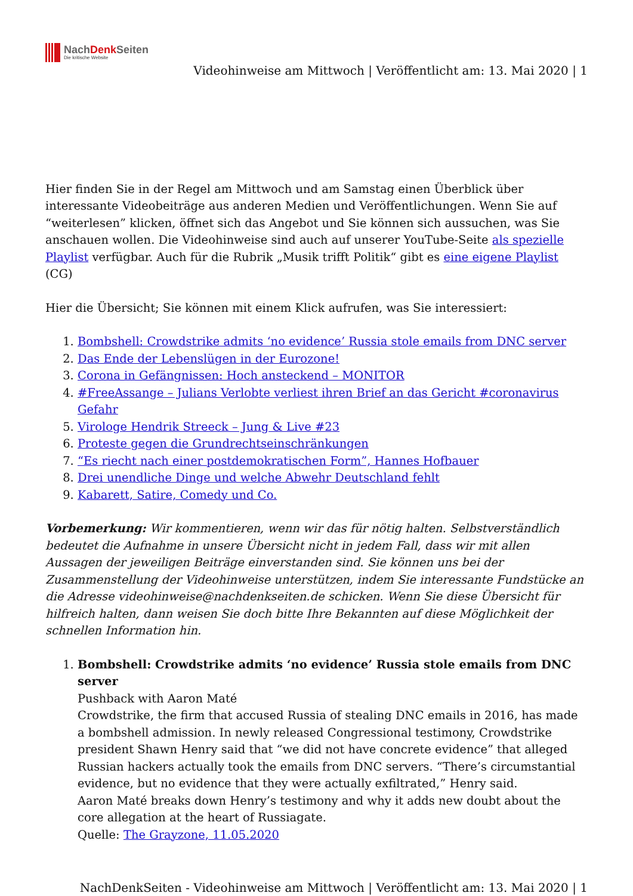NachDenk Seiten
Die kritische Website
Videohinweise am Mittwoch | Veröffentlicht am: 13. Mai 2020 | 1
Hier finden Sie in der Regel am Mittwoch und am Samstag einen Überblick über interessante Videobeiträge aus anderen Medien und Veröffentlichungen. Wenn Sie auf “weiterlesen” klicken, öffnet sich das Angebot und Sie können sich aussuchen, was Sie anschauen wollen. Die Videohinweise sind auch auf unserer YouTube-Seite als spezielle Playlist verfügbar. Auch für die Rubrik „Musik trifft Politik“ gibt es eine eigene Playlist (CG)
Hier die Übersicht; Sie können mit einem Klick aufrufen, was Sie interessiert:
1. Bombshell: Crowdstrike admits ‘no evidence’ Russia stole emails from DNC server
2. Das Ende der Lebenslügen in der Eurozone!
3. Corona in Gefängnissen: Hoch ansteckend – MONITOR
4. #FreeAssange – Julians Verlobte verliest ihren Brief an das Gericht #coronavirus Gefahr
5. Virologe Hendrik Streeck – Jung & Live #23
6. Proteste gegen die Grundrechtseinschränkungen
7. “Es riecht nach einer postdemokratischen Form”, Hannes Hofbauer
8. Drei unendliche Dinge und welche Abwehr Deutschland fehlt
9. Kabarett, Satire, Comedy und Co.
Vorbemerkung: Wir kommentieren, wenn wir das für nötig halten. Selbstverständlich bedeutet die Aufnahme in unsere Übersicht nicht in jedem Fall, dass wir mit allen Aussagen der jeweiligen Beiträge einverstanden sind. Sie können uns bei der Zusammenstellung der Videohinweise unterstützen, indem Sie interessante Fundstücke an die Adresse videohinweise@nachdenkseiten.de schicken. Wenn Sie diese Übersicht für hilfreich halten, dann weisen Sie doch bitte Ihre Bekannten auf diese Möglichkeit der schnellen Information hin.
1. Bombshell: Crowdstrike admits ‘no evidence’ Russia stole emails from DNC server
Pushback with Aaron Maté
Crowdstrike, the firm that accused Russia of stealing DNC emails in 2016, has made a bombshell admission. In newly released Congressional testimony, Crowdstrike president Shawn Henry said that “we did not have concrete evidence” that alleged Russian hackers actually took the emails from DNC servers. “There’s circumstantial evidence, but no evidence that they were actually exfiltrated,” Henry said.
Aaron Maté breaks down Henry’s testimony and why it adds new doubt about the core allegation at the heart of Russiagate.
Quelle: The Grayzone, 11.05.2020
NachDenkSeiten - Videohinweise am Mittwoch | Veröffentlicht am: 13. Mai 2020 | 1